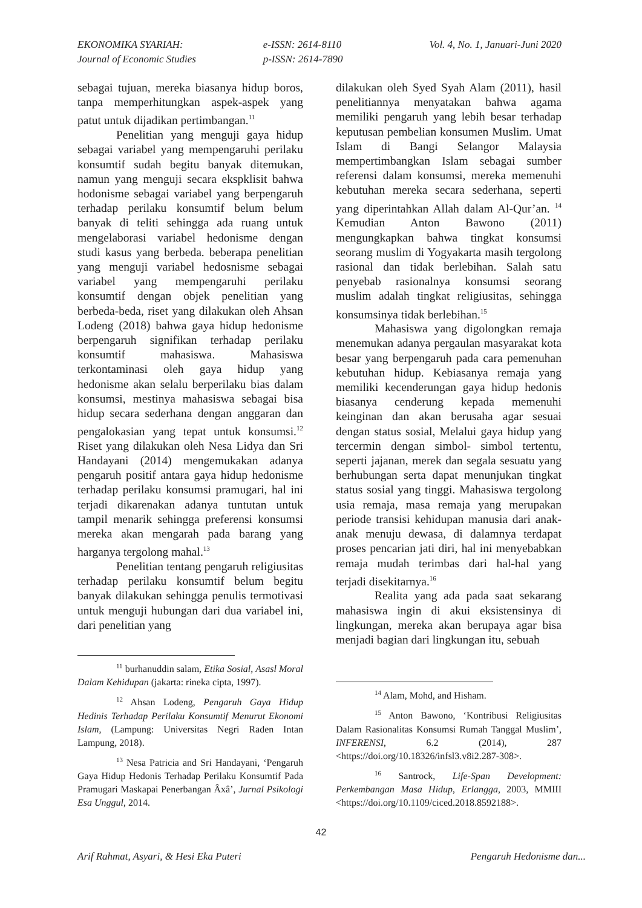EKONOMIKA SYARIAH:
Journal of Economic Studies
e-ISSN: 2614-8110
p-ISSN: 2614-7890
Vol. 4, No. 1, Januari-Juni 2020
sebagai tujuan, mereka biasanya hidup boros, tanpa memperhitungkan aspek-aspek yang patut untuk dijadikan pertimbangan.<sup>11</sup>
Penelitian yang menguji gaya hidup sebagai variabel yang mempengaruhi perilaku konsumtif sudah begitu banyak ditemukan, namun yang menguji secara ekspklisit bahwa hodonisme sebagai variabel yang berpengaruh terhadap perilaku konsumtif belum belum banyak di teliti sehingga ada ruang untuk mengelaborasi variabel hedonisme dengan studi kasus yang berbeda. beberapa penelitian yang menguji variabel hedosnisme sebagai variabel yang mempengaruhi perilaku konsumtif dengan objek penelitian yang berbeda-beda, riset yang dilakukan oleh Ahsan Lodeng (2018) bahwa gaya hidup hedonisme berpengaruh signifikan terhadap perilaku konsumtif mahasiswa. Mahasiswa terkontaminasi oleh gaya hidup yang hedonisme akan selalu berperilaku bias dalam konsumsi, mestinya mahasiswa sebagai bisa hidup secara sederhana dengan anggaran dan pengalokasian yang tepat untuk konsumsi.<sup>12</sup> Riset yang dilakukan oleh Nesa Lidya dan Sri Handayani (2014) mengemukakan adanya pengaruh positif antara gaya hidup hedonisme terhadap perilaku konsumsi pramugari, hal ini terjadi dikarenakan adanya tuntutan untuk tampil menarik sehingga preferensi konsumsi mereka akan mengarah pada barang yang harganya tergolong mahal.<sup>13</sup>
Penelitian tentang pengaruh religiusitas terhadap perilaku konsumtif belum begitu banyak dilakukan sehingga penulis termotivasi untuk menguji hubungan dari dua variabel ini, dari penelitian yang
<sup>11</sup> burhanuddin salam, Etika Sosial, Asasl Moral Dalam Kehidupan (jakarta: rineka cipta, 1997).
<sup>12</sup> Ahsan Lodeng, Pengaruh Gaya Hidup Hedinis Terhadap Perilaku Konsumtif Menurut Ekonomi Islam, (Lampung: Universitas Negri Raden Intan Lampung, 2018).
<sup>13</sup> Nesa Patricia and Sri Handayani, ‘Pengaruh Gaya Hidup Hedonis Terhadap Perilaku Konsumtif Pada Pramugari Maskapai Penerbangan Âxâ’, Jurnal Psikologi Esa Unggul, 2014.
dilakukan oleh Syed Syah Alam (2011), hasil penelitiannya menyatakan bahwa agama memiliki pengaruh yang lebih besar terhadap keputusan pembelian konsumen Muslim. Umat Islam di Bangi Selangor Malaysia mempertimbangkan Islam sebagai sumber referensi dalam konsumsi, mereka memenuhi kebutuhan mereka secara sederhana, seperti yang diperintahkan Allah dalam Al-Qur’an. <sup>14</sup> Kemudian Anton Bawono (2011) mengungkapkan bahwa tingkat konsumsi seorang muslim di Yogyakarta masih tergolong rasional dan tidak berlebihan. Salah satu penyebab rasionalnya konsumsi seorang muslim adalah tingkat religiusitas, sehingga konsumsinya tidak berlebihan.<sup>15</sup>
Mahasiswa yang digolongkan remaja menemukan adanya pergaulan masyarakat kota besar yang berpengaruh pada cara pemenuhan kebutuhan hidup. Kebiasanya remaja yang memiliki kecenderungan gaya hidup hedonis biasanya cenderung kepada memenuhi keinginan dan akan berusaha agar sesuai dengan status sosial, Melalui gaya hidup yang tercermin dengan simbol- simbol tertentu, seperti jajanan, merek dan segala sesuatu yang berhubungan serta dapat menunjukan tingkat status sosial yang tinggi. Mahasiswa tergolong usia remaja, masa remaja yang merupakan periode transisi kehidupan manusia dari anak-anak menuju dewasa, di dalamnya terdapat proses pencarian jati diri, hal ini menyebabkan remaja mudah terimbas dari hal-hal yang terjadi disekitarnya.<sup>16</sup>
Realita yang ada pada saat sekarang mahasiswa ingin di akui eksistensinya di lingkungan, mereka akan berupaya agar bisa menjadi bagian dari lingkungan itu, sebuah
<sup>14</sup> Alam, Mohd, and Hisham.
<sup>15</sup> Anton Bawono, ‘Kontribusi Religiusitas Dalam Rasionalitas Konsumsi Rumah Tanggal Muslim’, INFERENSI, 6.2 (2014), 287 <https://doi.org/10.18326/infsl3.v8i2.287-308>.
<sup>16</sup> Santrock, Life-Span Development: Perkembangan Masa Hidup, Erlangga, 2003, MMIII <https://doi.org/10.1109/ciced.2018.8592188>.
42
Arif Rahmat, Asyari, & Hesi Eka Puteri Pengaruh Hedonisme dan...